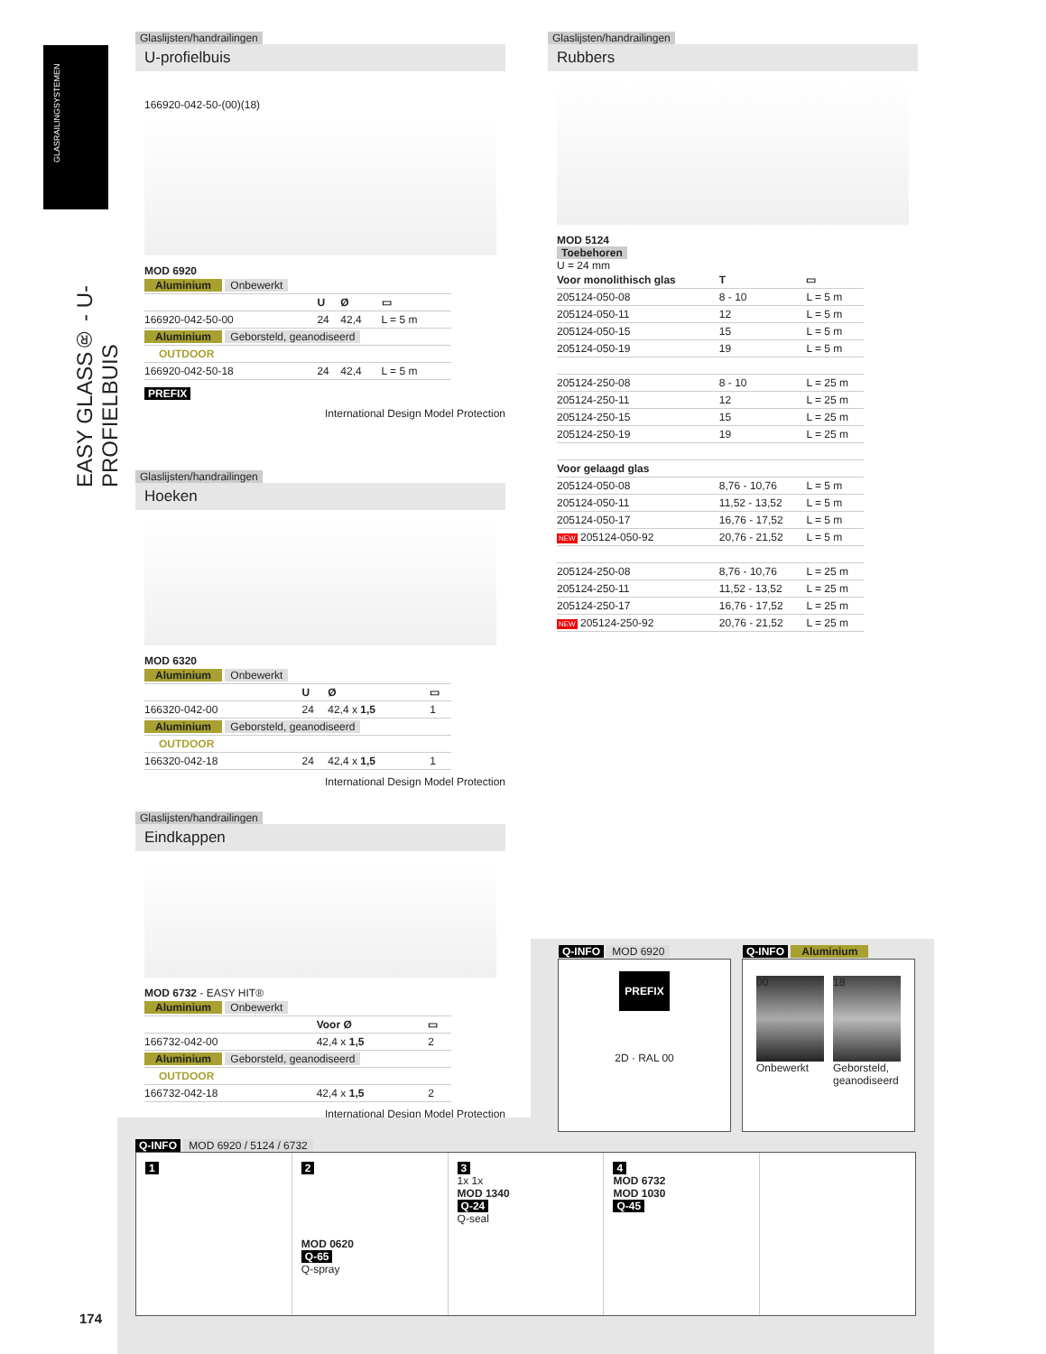GLASRAILINGSYSTEMEN
EASY GLASS® - U-PROFIELBUIS
Glaslijsten/handrailingen
U-profielbuis
166920-042-50-(00)(18)
MOD 6920
| Aluminium Onbewerkt | | | |
| | U | Ø | ▭ |
| 166920-042-50-00 | 24 | 42,4 | L = 5 m |
| Aluminium Geborsteld, geanodiseerd | | | |
| OUTDOOR | | | |
| 166920-042-50-18 | 24 | 42,4 | L = 5 m |
PREFIX
International Design Model Protection
Glaslijsten/handrailingen
Hoeken
MOD 6320
| Aluminium Onbewerkt | | | |
| | U | Ø | ▭ |
| 166320-042-00 | 24 | 42,4 x 1,5 | 1 |
| Aluminium Geborsteld, geanodiseerd | | | |
| OUTDOOR | | | |
| 166320-042-18 | 24 | 42,4 x 1,5 | 1 |
International Design Model Protection
Glaslijsten/handrailingen
Eindkappen
MOD 6732 - EASY HIT®
| Aluminium Onbewerkt | | |
| | Voor Ø | ▭ |
| 166732-042-00 | 42,4 x 1,5 | 2 |
| Aluminium Geborsteld, geanodiseerd | | |
| OUTDOOR | | |
| 166732-042-18 | 42,4 x 1,5 | 2 |
International Design Model Protection
Glaslijsten/handrailingen
Rubbers
MOD 5124
Toebehoren
U = 24 mm
| Voor monolithisch glas | T | ▭ |
| --- | --- | --- |
| 205124-050-08 | 8 - 10 | L = 5 m |
| 205124-050-11 | 12 | L = 5 m |
| 205124-050-15 | 15 | L = 5 m |
| 205124-050-19 | 19 | L = 5 m |
| 205124-250-08 | 8 - 10 | L = 25 m |
| 205124-250-11 | 12 | L = 25 m |
| 205124-250-15 | 15 | L = 25 m |
| 205124-250-19 | 19 | L = 25 m |
| Voor gelaagd glas | | |
| 205124-050-08 | 8,76 - 10,76 | L = 5 m |
| 205124-050-11 | 11,52 - 13,52 | L = 5 m |
| 205124-050-17 | 16,76 - 17,52 | L = 5 m |
| NEW 205124-050-92 | 20,76 - 21,52 | L = 5 m |
| 205124-250-08 | 8,76 - 10,76 | L = 25 m |
| 205124-250-11 | 11,52 - 13,52 | L = 25 m |
| 205124-250-17 | 16,76 - 17,52 | L = 25 m |
| NEW 205124-250-92 | 20,76 - 21,52 | L = 25 m |
Q-INFO MOD 6920
PREFIX
2D · RAL 00
Q-INFO Aluminium
00
Onbewerkt
18
Geborsteld, geanodiseerd
Q-INFO MOD 6920 / 5124 / 6732
1 2
MOD 0620
Q-65
Q-spray
3
1x 1x
MOD 1340
Q-24
Q-seal
4
MOD 6732
MOD 1030
Q-45
174